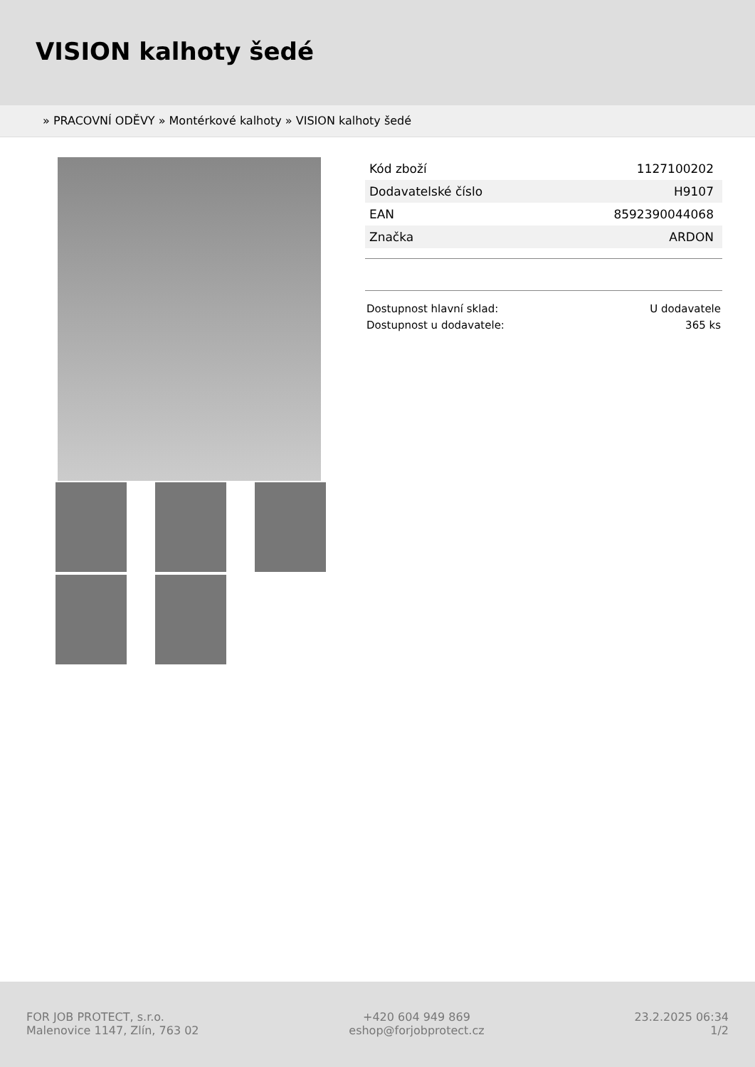VISION kalhoty šedé
» PRACOVNÍ ODĚVY » Montérkové kalhoty » VISION kalhoty šedé
| Kód zboží | 1127100202 |
| Dodavatelské číslo | H9107 |
| EAN | 8592390044068 |
| Značka | ARDON |
Dostupnost hlavní sklad: U dodavatele
Dostupnost u dodavatele: 365 ks
FOR JOB PROTECT, s.r.o.
Malenovice 1147, Zlín, 763 02
+420 604 949 869
eshop@forjobprotect.cz
23.2.2025 06:34
1/2